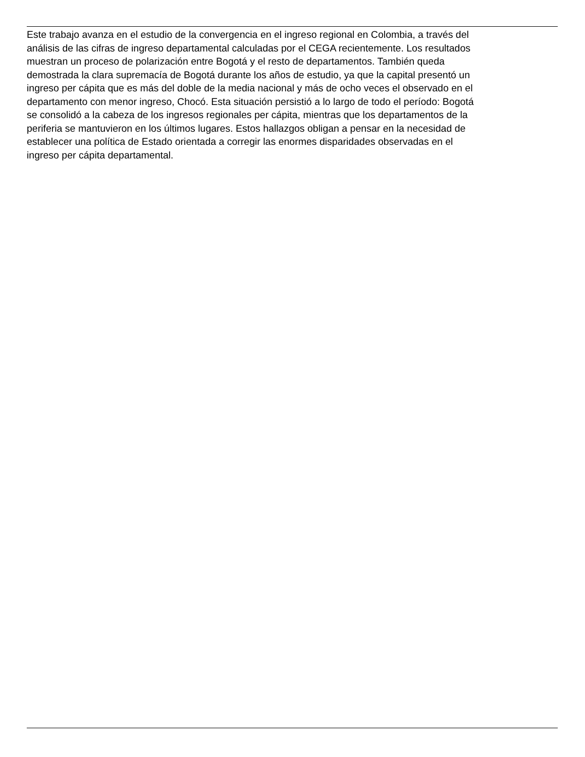Este trabajo avanza en el estudio de la convergencia en el ingreso regional en Colombia, a través del análisis de las cifras de ingreso departamental calculadas por el CEGA recientemente. Los resultados muestran un proceso de polarización entre Bogotá y el resto de departamentos. También queda demostrada la clara supremacía de Bogotá durante los años de estudio, ya que la capital presentó un ingreso per cápita que es más del doble de la media nacional y más de ocho veces el observado en el departamento con menor ingreso, Chocó. Esta situación persistió a lo largo de todo el período: Bogotá se consolidó a la cabeza de los ingresos regionales per cápita, mientras que los departamentos de la periferia se mantuvieron en los últimos lugares. Estos hallazgos obligan a pensar en la necesidad de establecer una política de Estado orientada a corregir las enormes disparidades observadas en el ingreso per cápita departamental.